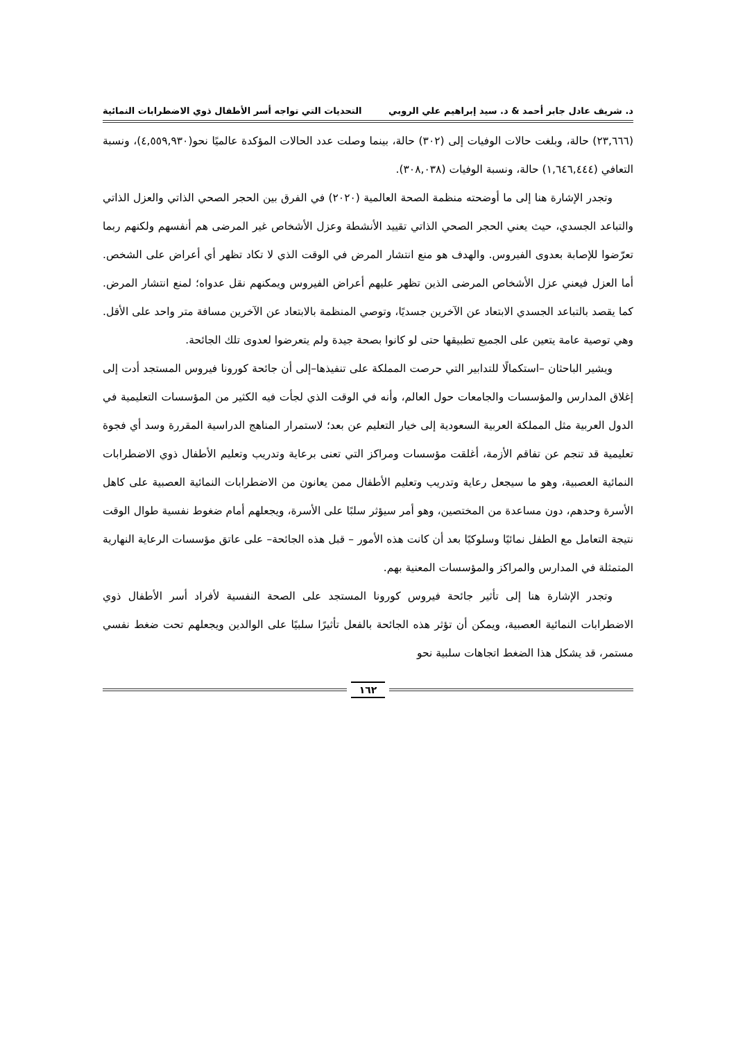د. شريف عادل جابر أحمد & د. سيد إبراهيم علي الروبي التحديات التي تواجه أسر الأطفال ذوي الاضطرابات النمائية
(٢٣,٦٦٦) حالة، وبلغت حالات الوفيات إلى (٣٠٢) حالة، بينما وصلت عدد الحالات المؤكدة عالميًا نحو(٤,٥٥٩,٩٣٠)، ونسبة التعافي (١,٦٤٦,٤٤٤) حالة، ونسبة الوفيات (٣٠٨,٠٣٨).
وتجدر الإشارة هنا إلى ما أوضحته منظمة الصحة العالمية (٢٠٢٠) في الفرق بين الحجر الصحي الذاتي والعزل الذاتي والتباعد الجسدي، حيث يعني الحجر الصحي الذاتي تقييد الأنشطة وعزل الأشخاص غير المرضى هم أنفسهم ولكنهم ربما تعرّضوا للإصابة بعدوى الفيروس. والهدف هو منع انتشار المرض في الوقت الذي لا تكاد تظهر أي أعراض على الشخص. أما العزل فيعني عزل الأشخاص المرضى الذين تظهر عليهم أعراض الفيروس ويمكنهم نقل عدواه؛ لمنع انتشار المرض. كما يقصد بالتباعد الجسدي الابتعاد عن الآخرين جسديًا، وتوصي المنظمة بالابتعاد عن الآخرين مسافة متر واحد على الأقل. وهي توصية عامة يتعين على الجميع تطبيقها حتى لو كانوا بصحة جيدة ولم يتعرضوا لعدوى تلك الجائحة.
ويشير الباحثان –استكمالًا للتدابير التي حرصت المملكة على تنفيذها–إلى أن جائحة كورونا فيروس المستجد أدت إلى إغلاق المدارس والمؤسسات والجامعات حول العالم، وأنه في الوقت الذي لجأت فيه الكثير من المؤسسات التعليمية في الدول العربية مثل المملكة العربية السعودية إلى خيار التعليم عن بعد؛ لاستمرار المناهج الدراسية المقررة وسد أي فجوة تعليمية قد تنجم عن تفاقم الأزمة، أغلقت مؤسسات ومراكز التي تعنى برعاية وتدريب وتعليم الأطفال ذوي الاضطرابات النمائية العصبية، وهو ما سيجعل رعاية وتدريب وتعليم الأطفال ممن يعانون من الاضطرابات النمائية العصبية على كاهل الأسرة وحدهم، دون مساعدة من المختصين، وهو أمر سيؤثر سلبًا على الأسرة، ويجعلهم أمام ضغوط نفسية طوال الوقت نتيجة التعامل مع الطفل نمائيًا وسلوكيًا بعد أن كانت هذه الأمور – قبل هذه الجائحة– على عاتق مؤسسات الرعاية النهارية المتمثلة في المدارس والمراكز والمؤسسات المعنية بهم.
وتجدر الإشارة هنا إلى تأثير جائحة فيروس كورونا المستجد على الصحة النفسية لأفراد أسر الأطفال ذوي الاضطرابات النمائية العصبية، ويمكن أن تؤثر هذه الجائحة بالفعل تأثيرًا سلبيًا على الوالدين ويجعلهم تحت ضغط نفسي مستمر، قد يشكل هذا الضغط اتجاهات سلبية نحو
١٦٢